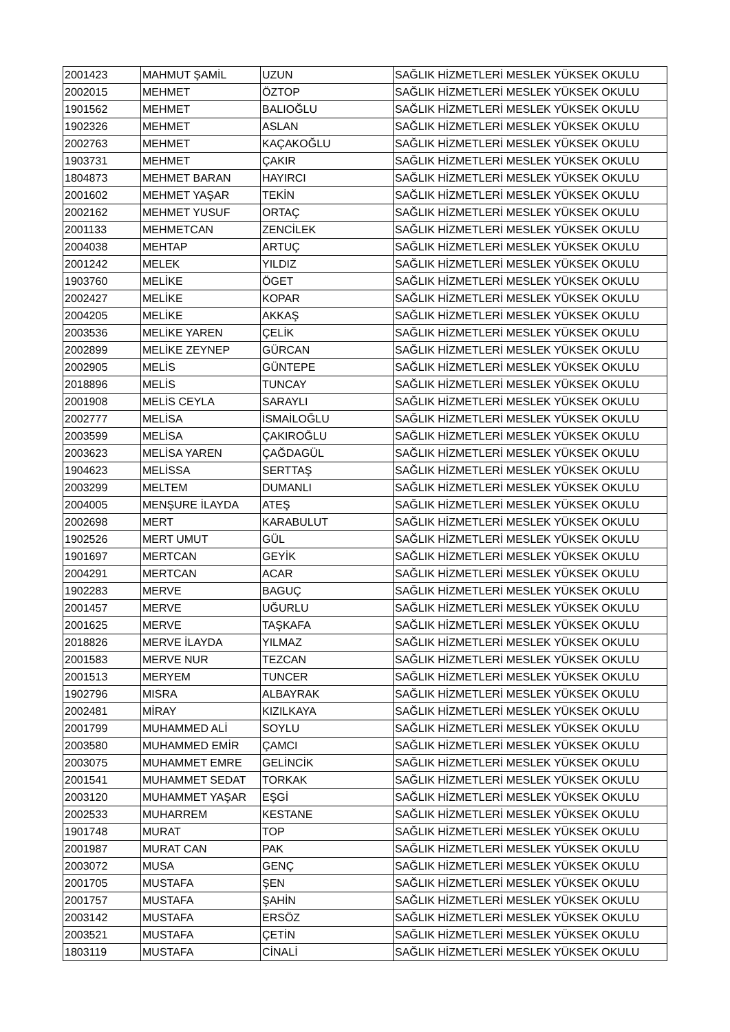| 2001423 | MAHMUT ŞAMİL | UZUN | SAĞLIK HİZMETLERİ MESLEK YÜKSEK OKULU |
| 2002015 | MEHMET | ÖZTOP | SAĞLIK HİZMETLERİ MESLEK YÜKSEK OKULU |
| 1901562 | MEHMET | BALIOĞLU | SAĞLIK HİZMETLERİ MESLEK YÜKSEK OKULU |
| 1902326 | MEHMET | ASLAN | SAĞLIK HİZMETLERİ MESLEK YÜKSEK OKULU |
| 2002763 | MEHMET | KAÇAKOĞLU | SAĞLIK HİZMETLERİ MESLEK YÜKSEK OKULU |
| 1903731 | MEHMET | ÇAKIR | SAĞLIK HİZMETLERİ MESLEK YÜKSEK OKULU |
| 1804873 | MEHMET BARAN | HAYIRCI | SAĞLIK HİZMETLERİ MESLEK YÜKSEK OKULU |
| 2001602 | MEHMET YAŞAR | TEKİN | SAĞLIK HİZMETLERİ MESLEK YÜKSEK OKULU |
| 2002162 | MEHMET YUSUF | ORTAÇ | SAĞLIK HİZMETLERİ MESLEK YÜKSEK OKULU |
| 2001133 | MEHMETCAN | ZENCİLEK | SAĞLIK HİZMETLERİ MESLEK YÜKSEK OKULU |
| 2004038 | MEHTAP | ARTUÇ | SAĞLIK HİZMETLERİ MESLEK YÜKSEK OKULU |
| 2001242 | MELEK | YILDIZ | SAĞLIK HİZMETLERİ MESLEK YÜKSEK OKULU |
| 1903760 | MELİKE | ÖGET | SAĞLIK HİZMETLERİ MESLEK YÜKSEK OKULU |
| 2002427 | MELİKE | KOPAR | SAĞLIK HİZMETLERİ MESLEK YÜKSEK OKULU |
| 2004205 | MELİKE | AKKAŞ | SAĞLIK HİZMETLERİ MESLEK YÜKSEK OKULU |
| 2003536 | MELİKE YAREN | ÇELİK | SAĞLIK HİZMETLERİ MESLEK YÜKSEK OKULU |
| 2002899 | MELİKE ZEYNEP | GÜRCAN | SAĞLIK HİZMETLERİ MESLEK YÜKSEK OKULU |
| 2002905 | MELİS | GÜNTEPE | SAĞLIK HİZMETLERİ MESLEK YÜKSEK OKULU |
| 2018896 | MELİS | TUNCAY | SAĞLIK HİZMETLERİ MESLEK YÜKSEK OKULU |
| 2001908 | MELİS CEYLA | SARAYLI | SAĞLIK HİZMETLERİ MESLEK YÜKSEK OKULU |
| 2002777 | MELİSA | İSMAİLOĞLU | SAĞLIK HİZMETLERİ MESLEK YÜKSEK OKULU |
| 2003599 | MELİSA | ÇAKIROĞLU | SAĞLIK HİZMETLERİ MESLEK YÜKSEK OKULU |
| 2003623 | MELİSA YAREN | ÇAĞDAGÜL | SAĞLIK HİZMETLERİ MESLEK YÜKSEK OKULU |
| 1904623 | MELİSSA | SERTTAŞ | SAĞLIK HİZMETLERİ MESLEK YÜKSEK OKULU |
| 2003299 | MELTEM | DUMANLI | SAĞLIK HİZMETLERİ MESLEK YÜKSEK OKULU |
| 2004005 | MENŞURE İLAYDA | ATEŞ | SAĞLIK HİZMETLERİ MESLEK YÜKSEK OKULU |
| 2002698 | MERT | KARABULUT | SAĞLIK HİZMETLERİ MESLEK YÜKSEK OKULU |
| 1902526 | MERT UMUT | GÜL | SAĞLIK HİZMETLERİ MESLEK YÜKSEK OKULU |
| 1901697 | MERTCAN | GEYİK | SAĞLIK HİZMETLERİ MESLEK YÜKSEK OKULU |
| 2004291 | MERTCAN | ACAR | SAĞLIK HİZMETLERİ MESLEK YÜKSEK OKULU |
| 1902283 | MERVE | BAGUÇ | SAĞLIK HİZMETLERİ MESLEK YÜKSEK OKULU |
| 2001457 | MERVE | UĞURLU | SAĞLIK HİZMETLERİ MESLEK YÜKSEK OKULU |
| 2001625 | MERVE | TAŞKAFA | SAĞLIK HİZMETLERİ MESLEK YÜKSEK OKULU |
| 2018826 | MERVE İLAYDA | YILMAZ | SAĞLIK HİZMETLERİ MESLEK YÜKSEK OKULU |
| 2001583 | MERVE NUR | TEZCAN | SAĞLIK HİZMETLERİ MESLEK YÜKSEK OKULU |
| 2001513 | MERYEM | TUNCER | SAĞLIK HİZMETLERİ MESLEK YÜKSEK OKULU |
| 1902796 | MISRA | ALBAYRAK | SAĞLIK HİZMETLERİ MESLEK YÜKSEK OKULU |
| 2002481 | MİRAY | KIZILKAYA | SAĞLIK HİZMETLERİ MESLEK YÜKSEK OKULU |
| 2001799 | MUHAMMED ALİ | SOYLU | SAĞLIK HİZMETLERİ MESLEK YÜKSEK OKULU |
| 2003580 | MUHAMMED EMİR | ÇAMCI | SAĞLIK HİZMETLERİ MESLEK YÜKSEK OKULU |
| 2003075 | MUHAMMET EMRE | GELİNCİK | SAĞLIK HİZMETLERİ MESLEK YÜKSEK OKULU |
| 2001541 | MUHAMMET SEDAT | TORKAK | SAĞLIK HİZMETLERİ MESLEK YÜKSEK OKULU |
| 2003120 | MUHAMMET YAŞAR | EŞGİ | SAĞLIK HİZMETLERİ MESLEK YÜKSEK OKULU |
| 2002533 | MUHARREM | KESTANE | SAĞLIK HİZMETLERİ MESLEK YÜKSEK OKULU |
| 1901748 | MURAT | TOP | SAĞLIK HİZMETLERİ MESLEK YÜKSEK OKULU |
| 2001987 | MURAT CAN | PAK | SAĞLIK HİZMETLERİ MESLEK YÜKSEK OKULU |
| 2003072 | MUSA | GENÇ | SAĞLIK HİZMETLERİ MESLEK YÜKSEK OKULU |
| 2001705 | MUSTAFA | ŞEN | SAĞLIK HİZMETLERİ MESLEK YÜKSEK OKULU |
| 2001757 | MUSTAFA | ŞAHİN | SAĞLIK HİZMETLERİ MESLEK YÜKSEK OKULU |
| 2003142 | MUSTAFA | ERSÖZ | SAĞLIK HİZMETLERİ MESLEK YÜKSEK OKULU |
| 2003521 | MUSTAFA | ÇETİN | SAĞLIK HİZMETLERİ MESLEK YÜKSEK OKULU |
| 1803119 | MUSTAFA | CİNALİ | SAĞLIK HİZMETLERİ MESLEK YÜKSEK OKULU |